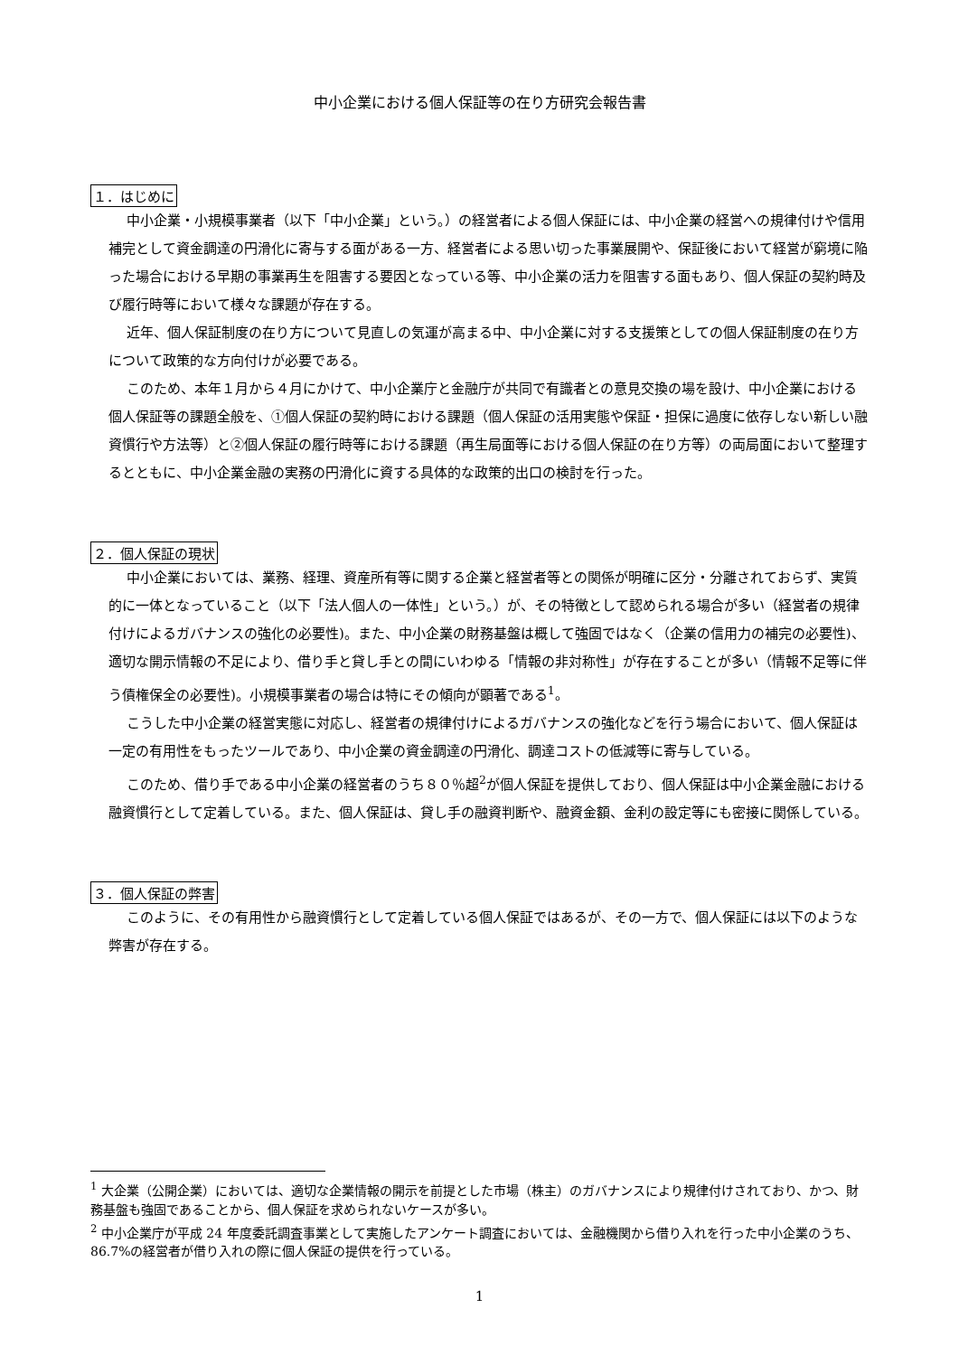中小企業における個人保証等の在り方研究会報告書
１．はじめに
中小企業・小規模事業者（以下「中小企業」という。）の経営者による個人保証には、中小企業の経営への規律付けや信用補完として資金調達の円滑化に寄与する面がある一方、経営者による思い切った事業展開や、保証後において経営が窮境に陥った場合における早期の事業再生を阻害する要因となっている等、中小企業の活力を阻害する面もあり、個人保証の契約時及び履行時等において様々な課題が存在する。
近年、個人保証制度の在り方について見直しの気運が高まる中、中小企業に対する支援策としての個人保証制度の在り方について政策的な方向付けが必要である。
このため、本年１月から４月にかけて、中小企業庁と金融庁が共同で有識者との意見交換の場を設け、中小企業における個人保証等の課題全般を、①個人保証の契約時における課題（個人保証の活用実態や保証・担保に過度に依存しない新しい融資慣行や方法等）と②個人保証の履行時等における課題（再生局面等における個人保証の在り方等）の両局面において整理するとともに、中小企業金融の実務の円滑化に資する具体的な政策的出口の検討を行った。
２．個人保証の現状
中小企業においては、業務、経理、資産所有等に関する企業と経営者等との関係が明確に区分・分離されておらず、実質的に一体となっていること（以下「法人個人の一体性」という。）が、その特徴として認められる場合が多い（経営者の規律付けによるガバナンスの強化の必要性)。また、中小企業の財務基盤は概して強固ではなく（企業の信用力の補完の必要性)、適切な開示情報の不足により、借り手と貸し手との間にいわゆる「情報の非対称性」が存在することが多い（情報不足等に伴う債権保全の必要性)。小規模事業者の場合は特にその傾向が顕著である<sup>1</sup>。
こうした中小企業の経営実態に対応し、経営者の規律付けによるガバナンスの強化などを行う場合において、個人保証は一定の有用性をもったツールであり、中小企業の資金調達の円滑化、調達コストの低減等に寄与している。
このため、借り手である中小企業の経営者のうち８０％超<sup>2</sup>が個人保証を提供しており、個人保証は中小企業金融における融資慣行として定着している。また、個人保証は、貸し手の融資判断や、融資金額、金利の設定等にも密接に関係している。
３．個人保証の弊害
このように、その有用性から融資慣行として定着している個人保証ではあるが、その一方で、個人保証には以下のような弊害が存在する。
<sup>1</sup> 大企業（公開企業）においては、適切な企業情報の開示を前提とした市場（株主）のガバナンスにより規律付けされており、かつ、財務基盤も強固であることから、個人保証を求められないケースが多い。
<sup>2</sup> 中小企業庁が平成 24 年度委託調査事業として実施したアンケート調査においては、金融機関から借り入れを行った中小企業のうち、86.7%の経営者が借り入れの際に個人保証の提供を行っている。
1